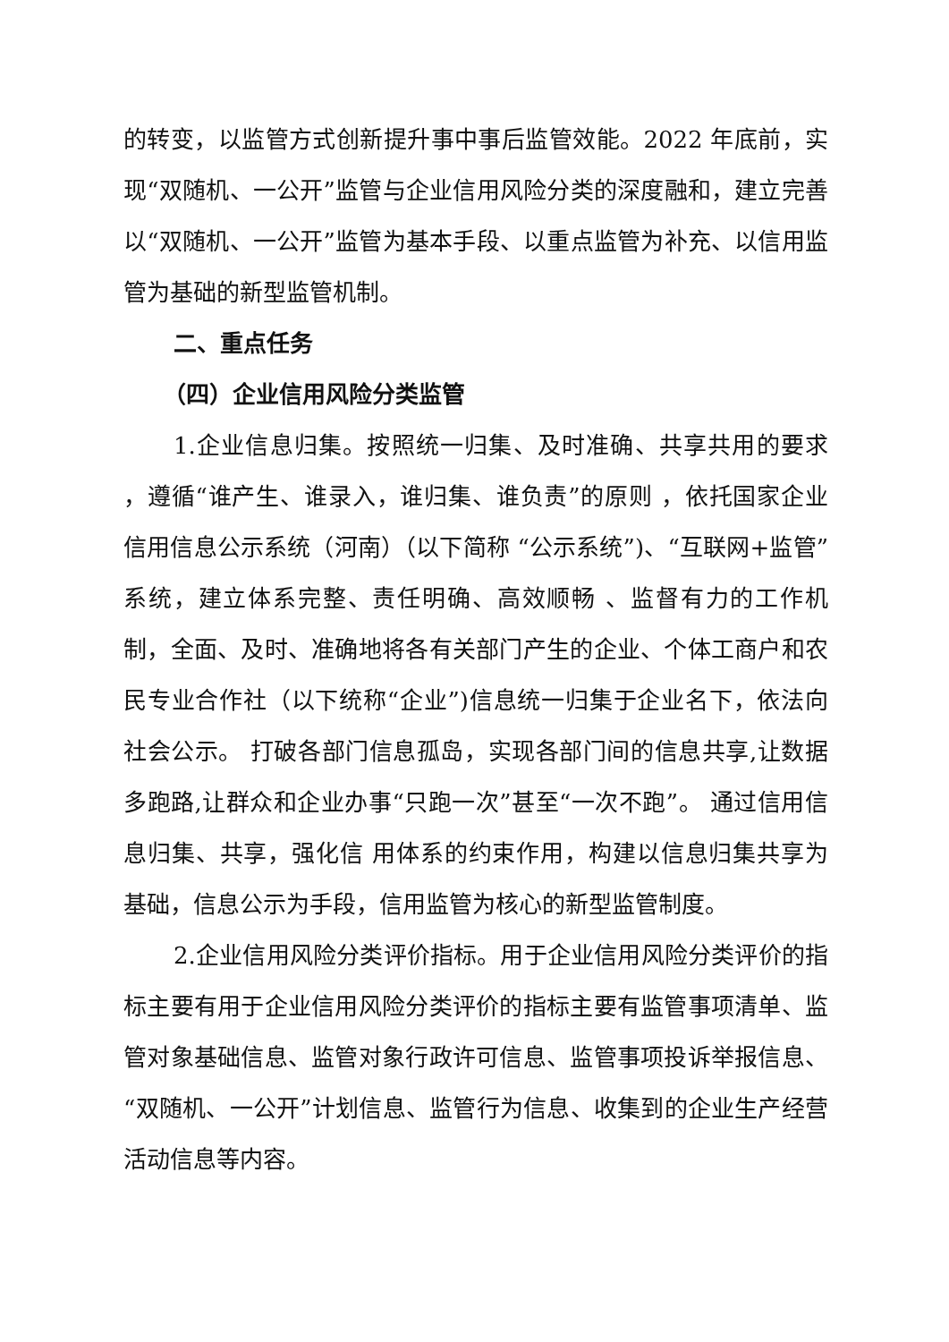的转变，以监管方式创新提升事中事后监管效能。2022 年底前，实现“双随机、一公开”监管与企业信用风险分类的深度融和，建立完善以“双随机、一公开”监管为基本手段、以重点监管为补充、以信用监管为基础的新型监管机制。
二、重点任务
（四）企业信用风险分类监管
1.企业信息归集。按照统一归集、及时准确、共享共用的要求 ，遵循“谁产生、谁录入，谁归集、谁负责”的原则 ，依托国家企业信用信息公示系统（河南）（以下简称 “公示系统”)、“互联网+监管”系统，建立体系完整、责任明确、高效顺畅 、监督有力的工作机制，全面、及时、准确地将各有关部门产生的企业、个体工商户和农民专业合作社（以下统称“企业”)信息统一归集于企业名下，依法向社会公示。 打破各部门信息孤岛，实现各部门间的信息共享,让数据多跑路,让群众和企业办事“只跑一次”甚至“一次不跑”。 通过信用信息归集、共享，强化信 用体系的约束作用，构建以信息归集共享为基础，信息公示为手段，信用监管为核心的新型监管制度。
2.企业信用风险分类评价指标。用于企业信用风险分类评价的指标主要有用于企业信用风险分类评价的指标主要有监管事项清单、监管对象基础信息、监管对象行政许可信息、监管事项投诉举报信息、“双随机、一公开”计划信息、监管行为信息、收集到的企业生产经营活动信息等内容。